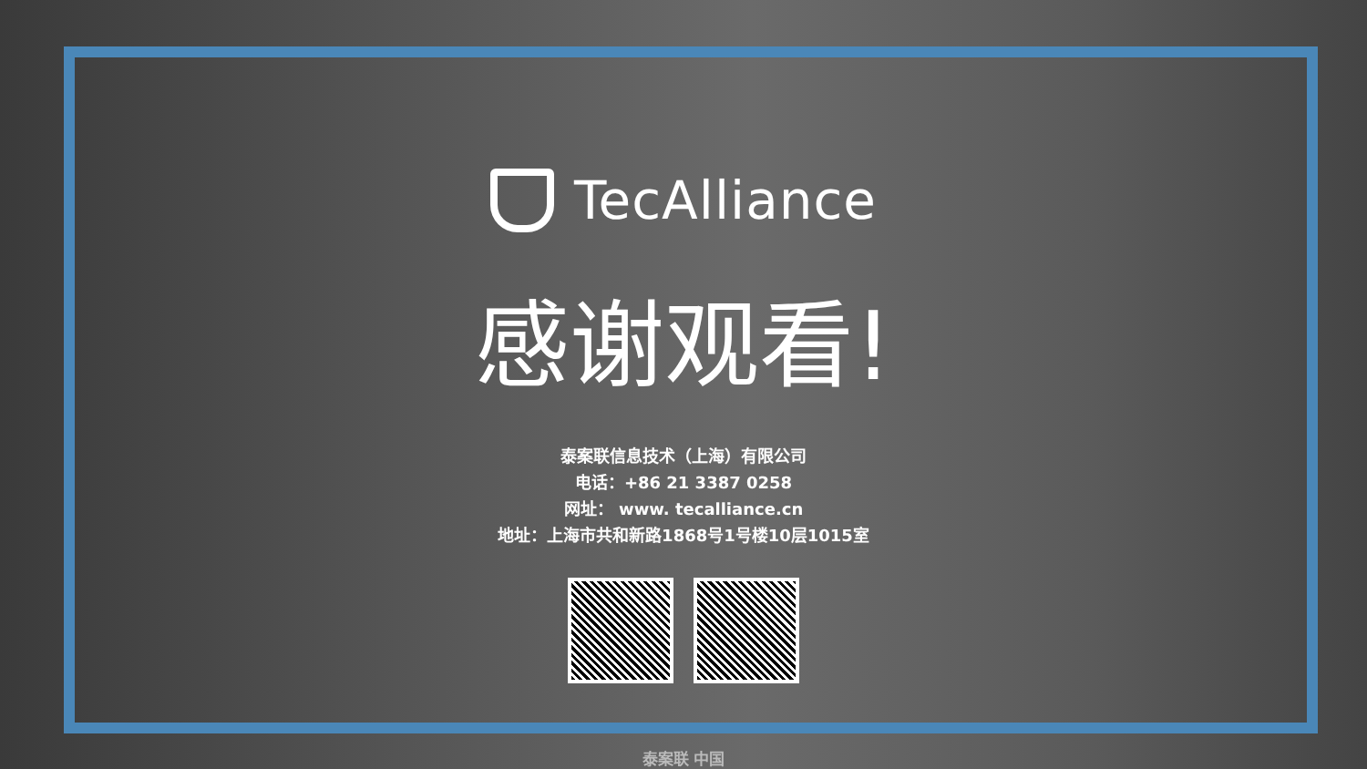TecAlliance
感谢观看!
泰案联信息技术（上海）有限公司
电话：+86 21 3387 0258
网址： www. tecalliance.cn
地址：上海市共和新路1868号1号楼10层1015室
泰案联 中国